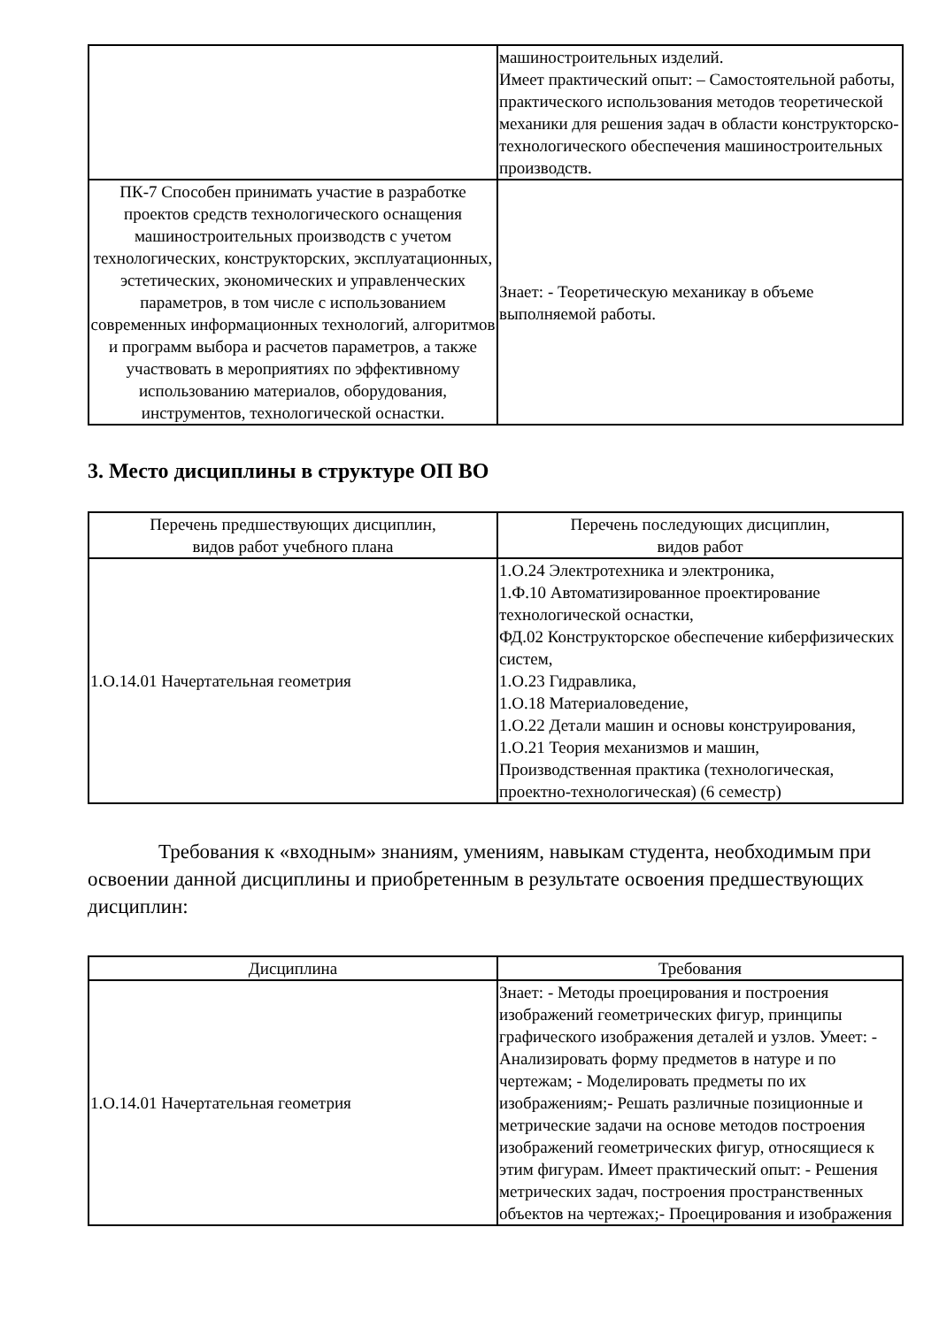| | машиностроительных изделий. Имеет практический опыт: – Самостоятельной работы, практического использования методов теоретической механики для решения задач в области конструкторско-технологического обеспечения машиностроительных производств. |
| ПК-7 Способен принимать участие в разработке проектов средств технологического оснащения машиностроительных производств с учетом технологических, конструкторских, эксплуатационных, эстетических, экономических и управленческих параметров, в том числе с использованием современных информационных технологий, алгоритмов и программ выбора и расчетов параметров, а также участвовать в мероприятиях по эффективному использованию материалов, оборудования, инструментов, технологической оснастки. | Знает: - Теоретическую механикау в объеме выполняемой работы. |
3. Место дисциплины в структуре ОП ВО
| Перечень предшествующих дисциплин, видов работ учебного плана | Перечень последующих дисциплин, видов работ |
| --- | --- |
| 1.О.14.01 Начертательная геометрия | 1.О.24 Электротехника и электроника, 1.Ф.10 Автоматизированное проектирование технологической оснастки, ФД.02 Конструкторское обеспечение киберфизических систем, 1.О.23 Гидравлика, 1.О.18 Материаловедение, 1.О.22 Детали машин и основы конструирования, 1.О.21 Теория механизмов и машин, Производственная практика (технологическая, проектно-технологическая) (6 семестр) |
Требования к «входным» знаниям, умениям, навыкам студента, необходимым при освоении данной дисциплины и приобретенным в результате освоения предшествующих дисциплин:
| Дисциплина | Требования |
| --- | --- |
| 1.О.14.01 Начертательная геометрия | Знает: - Методы проецирования и построения изображений геометрических фигур, принципы графического изображения деталей и узлов. Умеет: - Анализировать форму предметов в натуре и по чертежам; - Моделировать предметы по их изображениям;- Решать различные позиционные и метрические задачи на основе методов построения изображений геометрических фигур, относящиеся к этим фигурам. Имеет практический опыт: - Решения метрических задач, построения пространственных объектов на чертежах;- Проецирования и изображения |